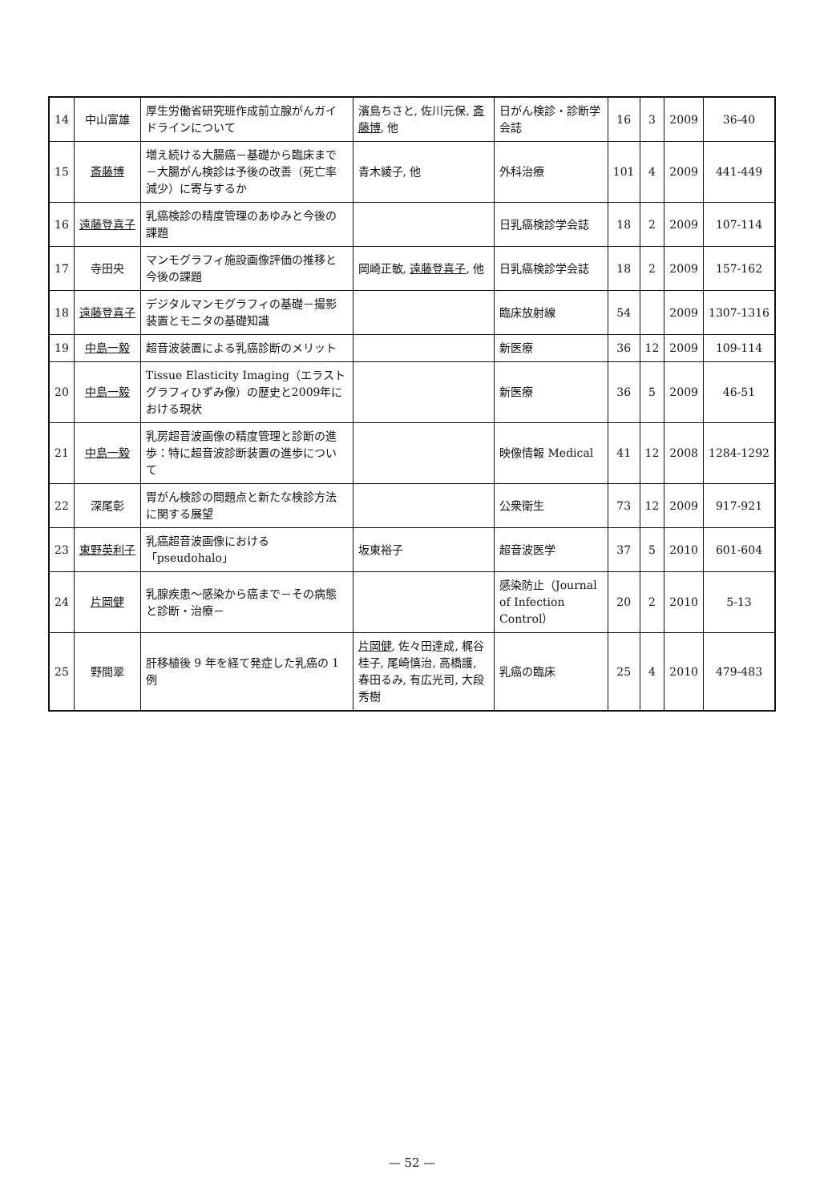| 14 | 中山富雄 | 厚生労働省研究班作成前立腺がんガイドラインについて | 濱島ちさと, 佐川元保, 斎藤博 , 他 | 日がん検診・診断学会誌 | 16 | 3 | 2009 | 36-40 |
| 15 | 斎藤博 | 増え続ける大腸癌－基礎から臨床まで－大腸がん検診は予後の改善（死亡率減少）に寄与するか | 青木綾子, 他 | 外科治療 | 101 | 4 | 2009 | 441-449 |
| 16 | 遠藤登喜子 | 乳癌検診の精度管理のあゆみと今後の課題 | | 日乳癌検診学会誌 | 18 | 2 | 2009 | 107-114 |
| 17 | 寺田央 | マンモグラフィ施設画像評価の推移と今後の課題 | 岡崎正敏, 遠藤登喜子 , 他 | 日乳癌検診学会誌 | 18 | 2 | 2009 | 157-162 |
| 18 | 遠藤登喜子 | デジタルマンモグラフィの基礎－撮影装置とモニタの基礎知識 | | 臨床放射線 | 54 | | 2009 | 1307-1316 |
| 19 | 中島一毅 | 超音波装置による乳癌診断のメリット | | 新医療 | 36 | 12 | 2009 | 109-114 |
| 20 | 中島一毅 | Tissue Elasticity Imaging（エラストグラフィひずみ像）の歴史と2009年における現状 | | 新医療 | 36 | 5 | 2009 | 46-51 |
| 21 | 中島一毅 | 乳房超音波画像の精度管理と診断の進歩：特に超音波診断装置の進歩について | | 映像情報 Medical | 41 | 12 | 2008 | 1284-1292 |
| 22 | 深尾彰 | 胃がん検診の問題点と新たな検診方法に関する展望 | | 公衆衛生 | 73 | 12 | 2009 | 917-921 |
| 23 | 東野英利子 | 乳癌超音波画像における「pseudohalo」 | 坂東裕子 | 超音波医学 | 37 | 5 | 2010 | 601-604 |
| 24 | 片岡健 | 乳腺疾患～感染から癌まで－その病態と診断・治療－ | | 感染防止（Journal of Infection Control） | 20 | 2 | 2010 | 5-13 |
| 25 | 野間翠 | 肝移植後 9 年を経て発症した乳癌の 1 例 | 片岡健 , 佐々田達成, 梶谷桂子, 尾崎慎治, 高橋護, 春田るみ, 有広光司, 大段秀樹 | 乳癌の臨床 | 25 | 4 | 2010 | 479-483 |
— 52 —